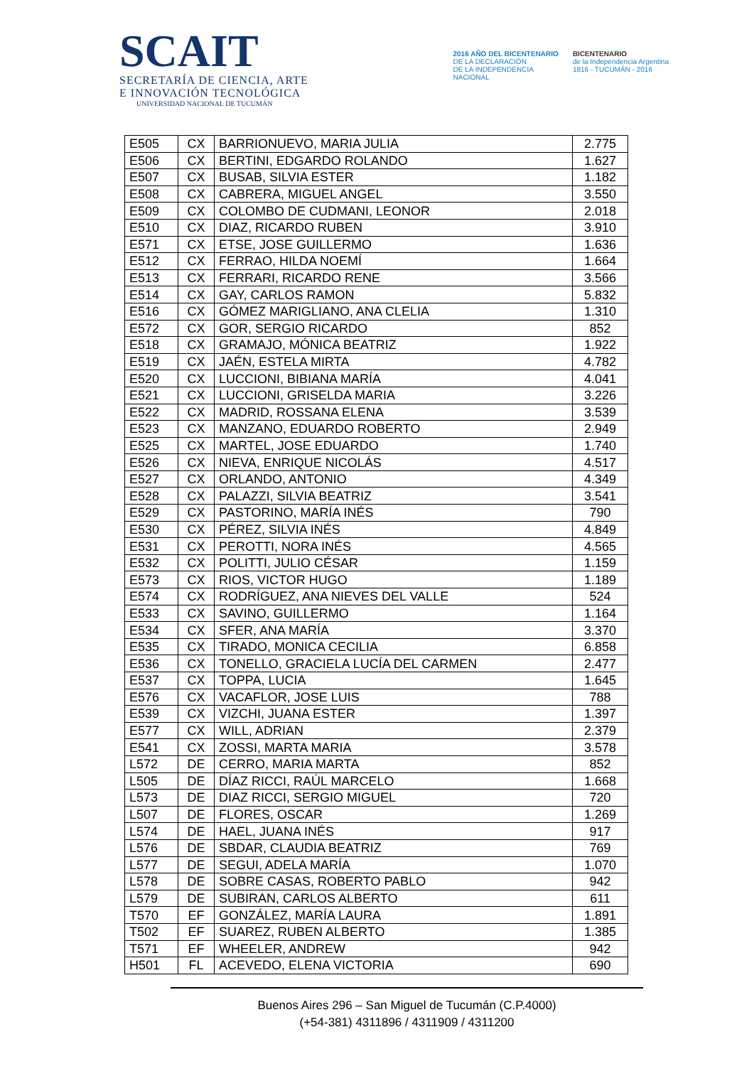SCAIT
SECRETARÍA DE CIENCIA, ARTE
E INNOVACIÓN TECNOLÓGICA
UNIVERSIDAD NACIONAL DE TUCUMÁN
2016 AÑO DEL BICENTENARIO
DE LA DECLARACIÓN
DE LA INDEPENDENCIA
NACIONAL
BICENTENARIO
de la Independencia Argentina
1816 - TUCUMÁN - 2016
| E505 | CX | BARRIONUEVO, MARIA JULIA | 2.775 |
| E506 | CX | BERTINI, EDGARDO ROLANDO | 1.627 |
| E507 | CX | BUSAB, SILVIA ESTER | 1.182 |
| E508 | CX | CABRERA, MIGUEL ANGEL | 3.550 |
| E509 | CX | COLOMBO DE CUDMANI, LEONOR | 2.018 |
| E510 | CX | DIAZ, RICARDO RUBEN | 3.910 |
| E571 | CX | ETSE, JOSE GUILLERMO | 1.636 |
| E512 | CX | FERRAO, HILDA NOEMÍ | 1.664 |
| E513 | CX | FERRARI, RICARDO RENE | 3.566 |
| E514 | CX | GAY, CARLOS RAMON | 5.832 |
| E516 | CX | GÓMEZ MARIGLIANO, ANA CLELIA | 1.310 |
| E572 | CX | GOR, SERGIO RICARDO | 852 |
| E518 | CX | GRAMAJO, MÓNICA BEATRIZ | 1.922 |
| E519 | CX | JAÉN, ESTELA MIRTA | 4.782 |
| E520 | CX | LUCCIONI, BIBIANA MARÍA | 4.041 |
| E521 | CX | LUCCIONI, GRISELDA MARIA | 3.226 |
| E522 | CX | MADRID, ROSSANA ELENA | 3.539 |
| E523 | CX | MANZANO, EDUARDO ROBERTO | 2.949 |
| E525 | CX | MARTEL, JOSE EDUARDO | 1.740 |
| E526 | CX | NIEVA, ENRIQUE NICOLÁS | 4.517 |
| E527 | CX | ORLANDO, ANTONIO | 4.349 |
| E528 | CX | PALAZZI, SILVIA BEATRIZ | 3.541 |
| E529 | CX | PASTORINO, MARÍA INÉS | 790 |
| E530 | CX | PÉREZ, SILVIA INÉS | 4.849 |
| E531 | CX | PEROTTI, NORA INÉS | 4.565 |
| E532 | CX | POLITTI, JULIO CÉSAR | 1.159 |
| E573 | CX | RIOS, VICTOR HUGO | 1.189 |
| E574 | CX | RODRÍGUEZ, ANA NIEVES DEL VALLE | 524 |
| E533 | CX | SAVINO, GUILLERMO | 1.164 |
| E534 | CX | SFER, ANA MARÍA | 3.370 |
| E535 | CX | TIRADO, MONICA CECILIA | 6.858 |
| E536 | CX | TONELLO, GRACIELA LUCÍA DEL CARMEN | 2.477 |
| E537 | CX | TOPPA, LUCIA | 1.645 |
| E576 | CX | VACAFLOR, JOSE LUIS | 788 |
| E539 | CX | VIZCHI, JUANA ESTER | 1.397 |
| E577 | CX | WILL, ADRIAN | 2.379 |
| E541 | CX | ZOSSI, MARTA MARIA | 3.578 |
| L572 | DE | CERRO, MARIA MARTA | 852 |
| L505 | DE | DÍAZ RICCI, RAÚL MARCELO | 1.668 |
| L573 | DE | DIAZ RICCI, SERGIO MIGUEL | 720 |
| L507 | DE | FLORES, OSCAR | 1.269 |
| L574 | DE | HAEL, JUANA INÉS | 917 |
| L576 | DE | SBDAR, CLAUDIA BEATRIZ | 769 |
| L577 | DE | SEGUI, ADELA MARÍA | 1.070 |
| L578 | DE | SOBRE CASAS, ROBERTO PABLO | 942 |
| L579 | DE | SUBIRAN, CARLOS ALBERTO | 611 |
| T570 | EF | GONZÁLEZ, MARÍA LAURA | 1.891 |
| T502 | EF | SUAREZ, RUBEN ALBERTO | 1.385 |
| T571 | EF | WHEELER, ANDREW | 942 |
| H501 | FL | ACEVEDO, ELENA VICTORIA | 690 |
Buenos Aires 296 – San Miguel de Tucumán (C.P.4000)
(+54-381) 4311896 / 4311909 / 4311200